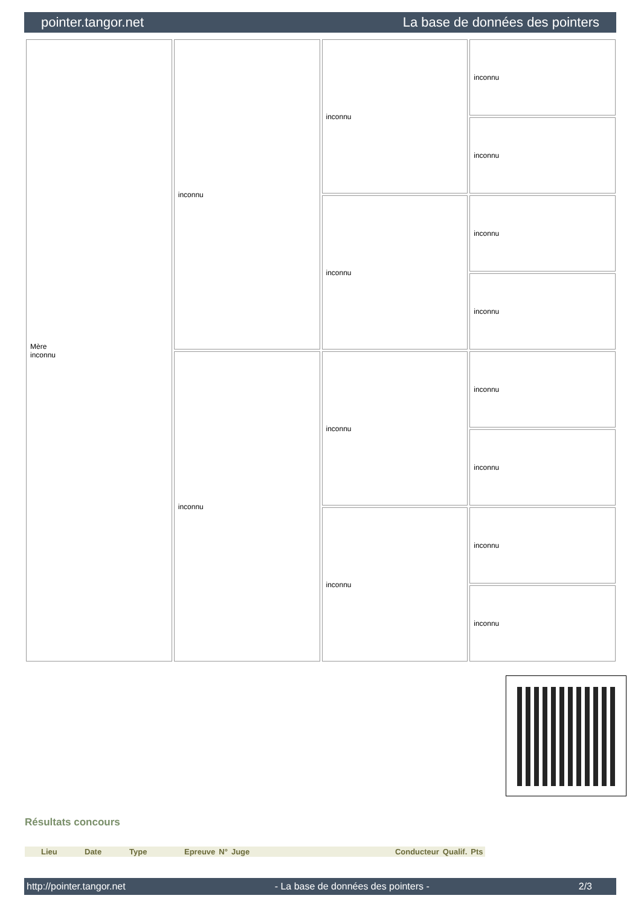pointer.tangor.net La base de données des pointers
| Mère inconnu | inconnu | inconnu | inconnu |
| | | | inconnu |
| | | inconnu | inconnu |
| | | | inconnu |
| | inconnu | inconnu | inconnu |
| | | | inconnu |
| | | inconnu | inconnu |
| | | | inconnu |
Résultats concours
| | Lieu | Date | Type | Epreuve | N° | Juge | Conducteur | Qualif. | Pts |
| --- | --- | --- | --- | --- | --- | --- | --- | --- | --- |
http://pointer.tangor.net - La base de données des pointers - 2/3